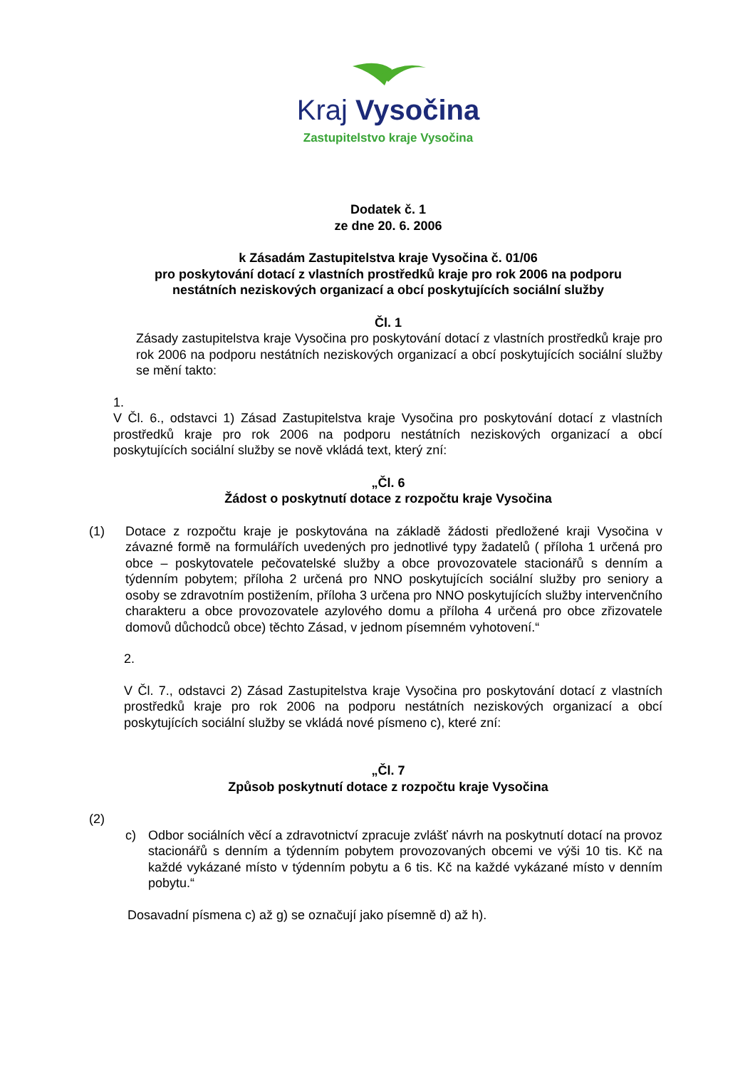Kraj Vysočina
Zastupitelstvo kraje Vysočina
Dodatek č. 1
ze dne 20. 6. 2006
k Zásadám Zastupitelstva kraje Vysočina č. 01/06
pro poskytování dotací z vlastních prostředků kraje pro rok 2006 na podporu
nestátních neziskových organizací a obcí poskytujících sociální služby
Čl. 1
Zásady zastupitelstva kraje Vysočina pro poskytování dotací z vlastních prostředků kraje pro rok 2006 na podporu nestátních neziskových organizací a obcí poskytujících sociální služby se mění takto:
1.
V Čl. 6., odstavci 1) Zásad Zastupitelstva kraje Vysočina pro poskytování dotací z vlastních prostředků kraje pro rok 2006 na podporu nestátních neziskových organizací a obcí poskytujících sociální služby se nově vkládá text, který zní:
„Čl. 6
Žádost o poskytnutí dotace z rozpočtu kraje Vysočina
(1) Dotace z rozpočtu kraje je poskytována na základě žádosti předložené kraji Vysočina v závazné formě na formulářích uvedených pro jednotlivé typy žadatelů ( příloha 1 určená pro obce – poskytovatele pečovatelské služby a obce provozovatele stacionářů s denním a týdenním pobytem; příloha 2 určená pro NNO poskytujících sociální služby pro seniory a osoby se zdravotním postižením, příloha 3 určena pro NNO poskytujících služby intervenčního charakteru a obce provozovatele azylového domu a příloha 4 určená pro obce zřizovatele domovů důchodců obce) těchto Zásad, v jednom písemném vyhotovení.“
2.
V Čl. 7., odstavci 2) Zásad Zastupitelstva kraje Vysočina pro poskytování dotací z vlastních prostředků kraje pro rok 2006 na podporu nestátních neziskových organizací a obcí poskytujících sociální služby se vkládá nové písmeno c), které zní:
„Čl. 7
Způsob poskytnutí dotace z rozpočtu kraje Vysočina
(2)
c) Odbor sociálních věcí a zdravotnictví zpracuje zvlášť návrh na poskytnutí dotací na provoz stacionářů s denním a týdenním pobytem provozovaných obcemi ve výši 10 tis. Kč na každé vykázané místo v týdenním pobytu a 6 tis. Kč na každé vykázané místo v denním pobytu.“
Dosavadní písmena c) až g) se označují jako písemně d) až h).